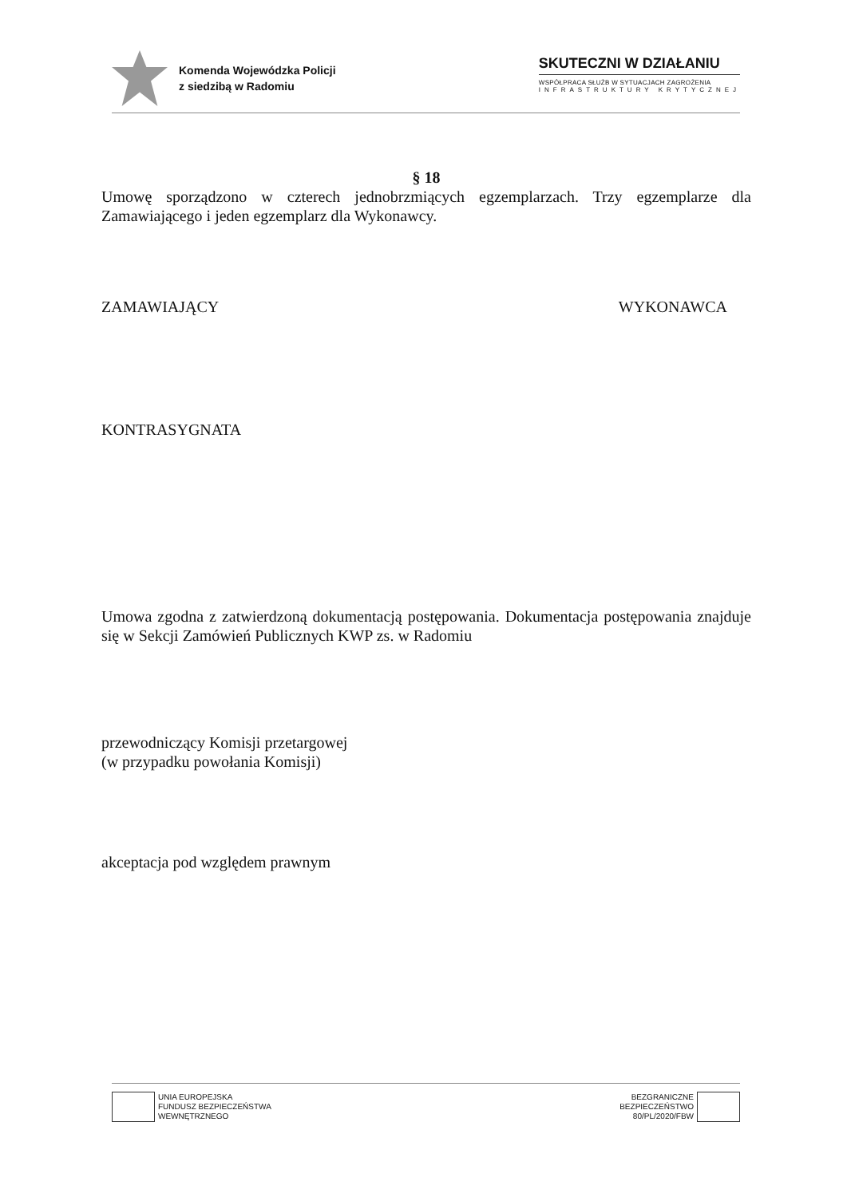Komenda Wojewódzka Policji
z siedzibą w Radomiu
SKUTECZNI W DZIAŁANIU
WSPÓŁPRACA SŁUŻB W SYTUACJACH ZAGROŻENIA
INFRASTRUKTURY KRYTYCZNEJ
§ 18
Umowę sporządzono w czterech jednobrzmiących egzemplarzach. Trzy egzemplarze dla Zamawiającego i jeden egzemplarz dla Wykonawcy.
ZAMAWIAJĄCY WYKONAWCA
KONTRASYGNATA
Umowa zgodna z zatwierdzoną dokumentacją postępowania. Dokumentacja postępowania znajduje się w Sekcji Zamówień Publicznych KWP zs. w Radomiu
przewodniczący Komisji przetargowej
(w przypadku powołania Komisji)
akceptacja pod względem prawnym
UNIA EUROPEJSKA
FUNDUSZ BEZPIECZEŃSTWA
WEWNĘTRZNEGO
BEZGRANICZNE
BEZPIECZEŃSTWO
80/PL/2020/FBW